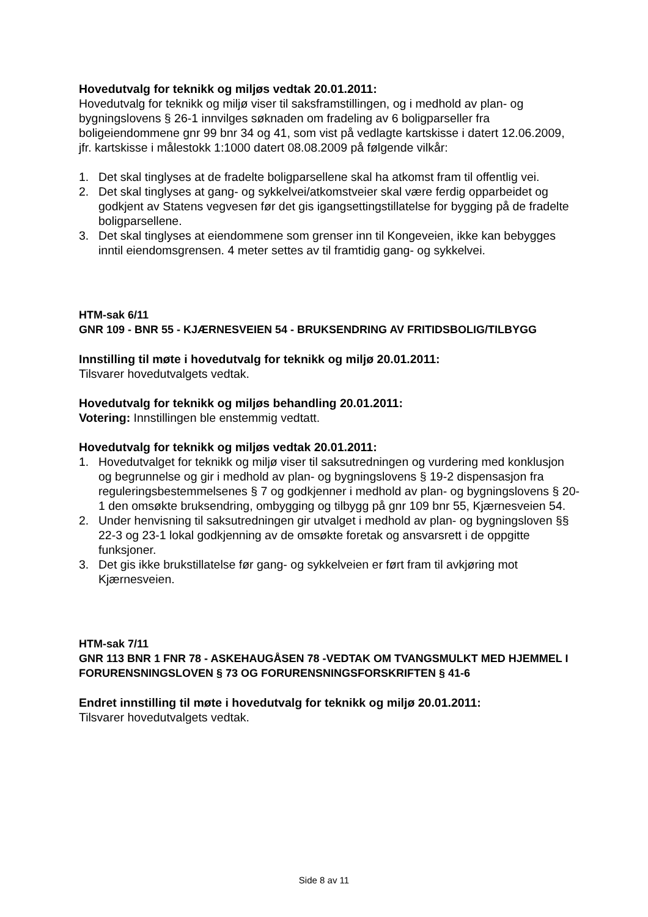Hovedutvalg for teknikk og miljøs vedtak 20.01.2011:
Hovedutvalg for teknikk og miljø viser til saksframstillingen, og i medhold av plan- og bygningslovens § 26-1 innvilges søknaden om fradeling av 6 boligparseller fra boligeiendommene gnr 99 bnr 34 og 41, som vist på vedlagte kartskisse i datert 12.06.2009, jfr. kartskisse i målestokk 1:1000 datert 08.08.2009 på følgende vilkår:
1. Det skal tinglyses at de fradelte boligparsellene skal ha atkomst fram til offentlig vei.
2. Det skal tinglyses at gang- og sykkelvei/atkomstveier skal være ferdig opparbeidet og godkjent av Statens vegvesen før det gis igangsettingstillatelse for bygging på de fradelte boligparsellene.
3. Det skal tinglyses at eiendommene som grenser inn til Kongeveien, ikke kan bebygges inntil eiendomsgrensen. 4 meter settes av til framtidig gang- og sykkelvei.
HTM-sak 6/11
GNR 109 - BNR 55 - KJÆRNESVEIEN 54 - BRUKSENDRING AV FRITIDSBOLIG/TILBYGG
Innstilling til møte i hovedutvalg for teknikk og miljø 20.01.2011:
Tilsvarer hovedutvalgets vedtak.
Hovedutvalg for teknikk og miljøs behandling 20.01.2011:
Votering: Innstillingen ble enstemmig vedtatt.
Hovedutvalg for teknikk og miljøs vedtak 20.01.2011:
1. Hovedutvalget for teknikk og miljø viser til saksutredningen og vurdering med konklusjon og begrunnelse og gir i medhold av plan- og bygningslovens § 19-2 dispensasjon fra reguleringsbestemmelsenes § 7 og godkjenner i medhold av plan- og bygningslovens § 20-1 den omsøkte bruksendring, ombygging og tilbygg på gnr 109 bnr 55, Kjærnesveien 54.
2. Under henvisning til saksutredningen gir utvalget i medhold av plan- og bygningsloven §§ 22-3 og 23-1 lokal godkjenning av de omsøkte foretak og ansvarsrett i de oppgitte funksjoner.
3. Det gis ikke brukstillatelse før gang- og sykkelveien er ført fram til avkjøring mot Kjærnesveien.
HTM-sak 7/11
GNR 113 BNR 1 FNR 78 - ASKEHAUGÅSEN 78 -VEDTAK OM TVANGSMULKT MED HJEMMEL I FORURENSNINGSLOVEN § 73 OG FORURENSNINGSFORSKRIFTEN § 41-6
Endret innstilling til møte i hovedutvalg for teknikk og miljø 20.01.2011:
Tilsvarer hovedutvalgets vedtak.
Side 8 av 11